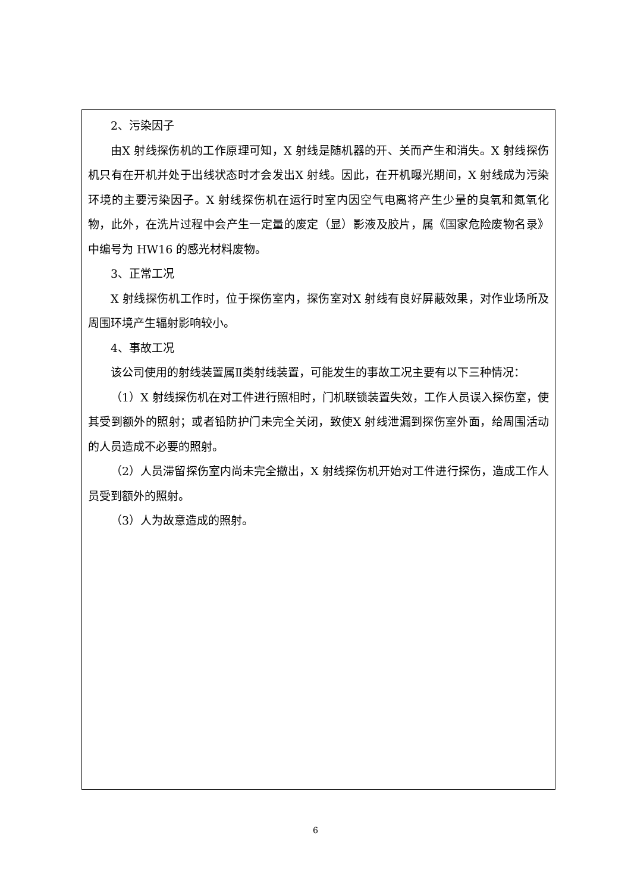2、污染因子
由X 射线探伤机的工作原理可知，X 射线是随机器的开、关而产生和消失。X 射线探伤机只有在开机并处于出线状态时才会发出X 射线。因此，在开机曝光期间，X 射线成为污染环境的主要污染因子。X 射线探伤机在运行时室内因空气电离将产生少量的臭氧和氮氧化物，此外，在洗片过程中会产生一定量的废定（显）影液及胶片，属《国家危险废物名录》中编号为 HW16 的感光材料废物。
3、正常工况
X 射线探伤机工作时，位于探伤室内，探伤室对X 射线有良好屏蔽效果，对作业场所及周围环境产生辐射影响较小。
4、事故工况
该公司使用的射线装置属Ⅱ类射线装置，可能发生的事故工况主要有以下三种情况：
（1）X 射线探伤机在对工件进行照相时，门机联锁装置失效，工作人员误入探伤室，使其受到额外的照射；或者铅防护门未完全关闭，致使X 射线泄漏到探伤室外面，给周围活动的人员造成不必要的照射。
（2）人员滞留探伤室内尚未完全撤出，X 射线探伤机开始对工件进行探伤，造成工作人员受到额外的照射。
（3）人为故意造成的照射。
6